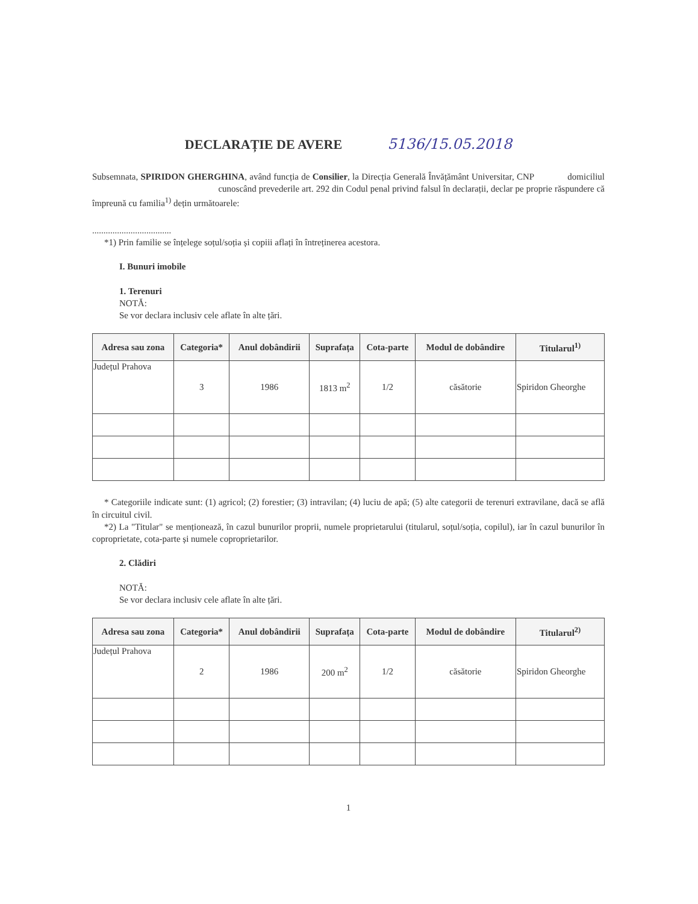DECLARAȚIE DE AVERE 5136/15.05.2018
Subsemnata, SPIRIDON GHERGHINA, având funcția de Consilier, la Direcția Generală Învățământ Universitar, CNP domiciliul cunoscând prevederile art. 292 din Codul penal privind falsul în declarații, declar pe proprie răspundere că împreună cu familia<sup>1)</sup> dețin următoarele:
...................................
*1) Prin familie se înțelege soțul/soția și copiii aflați în întreținerea acestora.
I. Bunuri imobile
1. Terenuri
NOTĂ:
Se vor declara inclusiv cele aflate în alte țări.
| Adresa sau zona | Categoria* | Anul dobândirii | Suprafața | Cota-parte | Modul de dobândire | Titularul<sup>1)</sup> |
| --- | --- | --- | --- | --- | --- | --- |
| Județul Prahova | 3 | 1986 | 1813 m<sup>2</sup> | 1/2 | căsătorie | Spiridon Gheorghe |
* Categoriile indicate sunt: (1) agricol; (2) forestier; (3) intravilan; (4) luciu de apă; (5) alte categorii de terenuri extravilane, dacă se află în circuitul civil.
*2) La "Titular" se menționează, în cazul bunurilor proprii, numele proprietarului (titularul, soțul/soția, copilul), iar în cazul bunurilor în coproprietate, cota-parte și numele coproprietarilor.
2. Clădiri
NOTĂ:
Se vor declara inclusiv cele aflate în alte țări.
| Adresa sau zona | Categoria* | Anul dobândirii | Suprafața | Cota-parte | Modul de dobândire | Titularul<sup>2)</sup> |
| --- | --- | --- | --- | --- | --- | --- |
| Județul Prahova | 2 | 1986 | 200 m<sup>2</sup> | 1/2 | căsătorie | Spiridon Gheorghe |
1